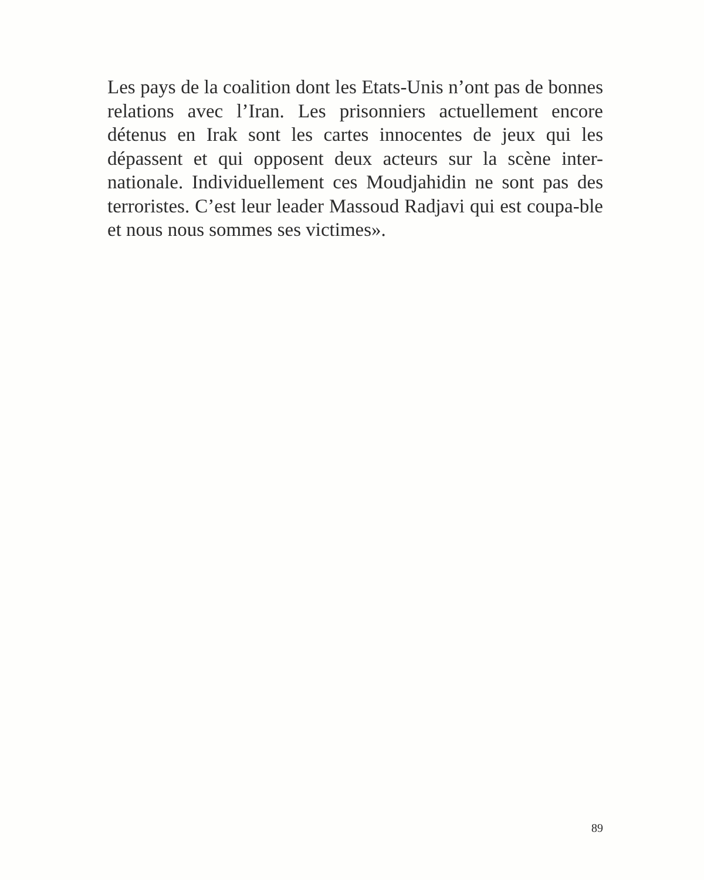Les pays de la coalition dont les Etats-Unis n’ont pas de bonnes relations avec l’Iran. Les prisonniers actuellement encore détenus en Irak sont les cartes innocentes de jeux qui les dépassent et qui opposent deux acteurs sur la scène inter-nationale. Individuellement ces Moudjahidin ne sont pas des terroristes. C’est leur leader Massoud Radjavi qui est coupa-ble et nous nous sommes ses victimes».
89